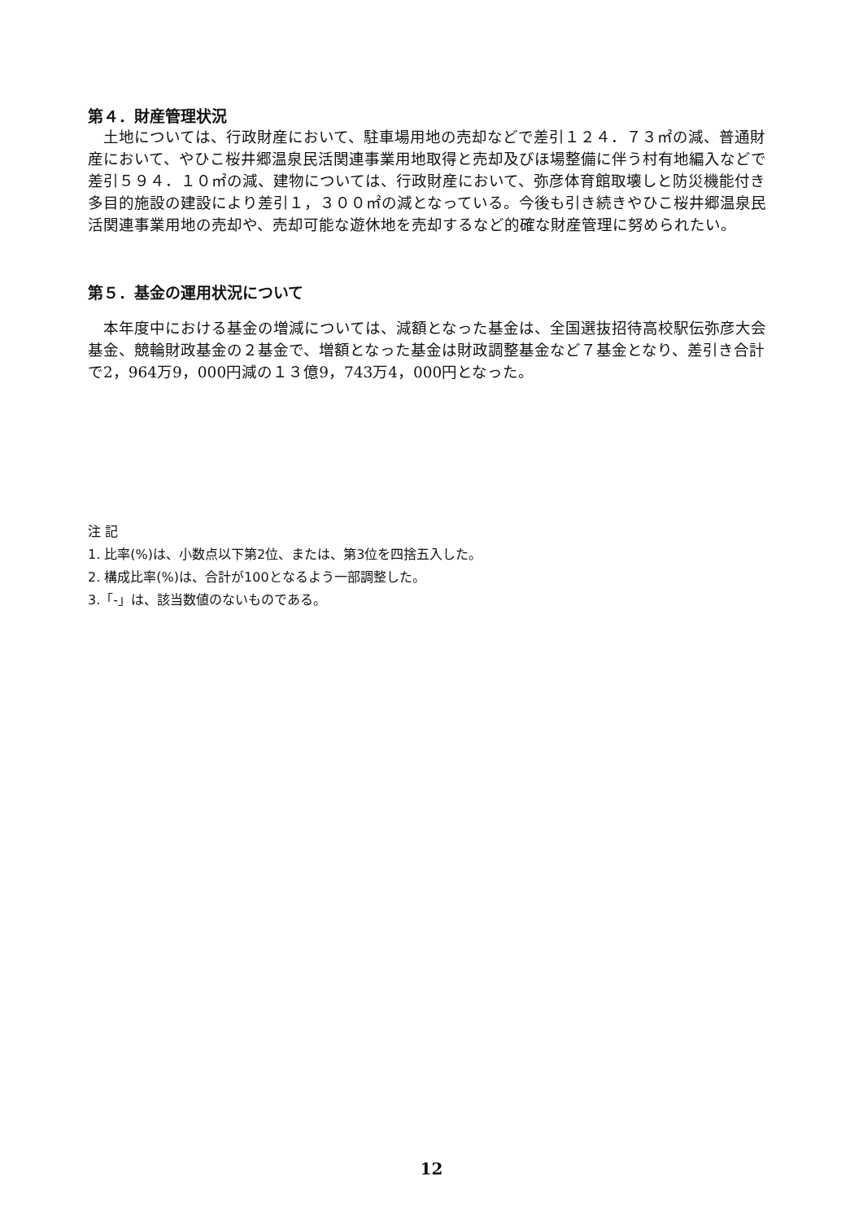第４．財産管理状況
　土地については、行政財産において、駐車場用地の売却などで差引１２４．７３㎡の減、普通財産において、やひこ桜井郷温泉民活関連事業用地取得と売却及びほ場整備に伴う村有地編入などで差引５９４．１０㎡の減、建物については、行政財産において、弥彦体育館取壊しと防災機能付き多目的施設の建設により差引１，３００㎡の減となっている。今後も引き続きやひこ桜井郷温泉民活関連事業用地の売却や、売却可能な遊休地を売却するなど的確な財産管理に努められたい。
第５．基金の運用状況について
　本年度中における基金の増減については、減額となった基金は、全国選抜招待高校駅伝弥彦大会基金、競輪財政基金の２基金で、増額となった基金は財政調整基金など７基金となり、差引き合計で2，964万9，000円減の１３億9，743万4，000円となった。
注 記
1. 比率(%)は、小数点以下第2位、または、第3位を四捨五入した。
2. 構成比率(%)は、合計が100となるよう一部調整した。
3.「-」は、該当数値のないものである。
12